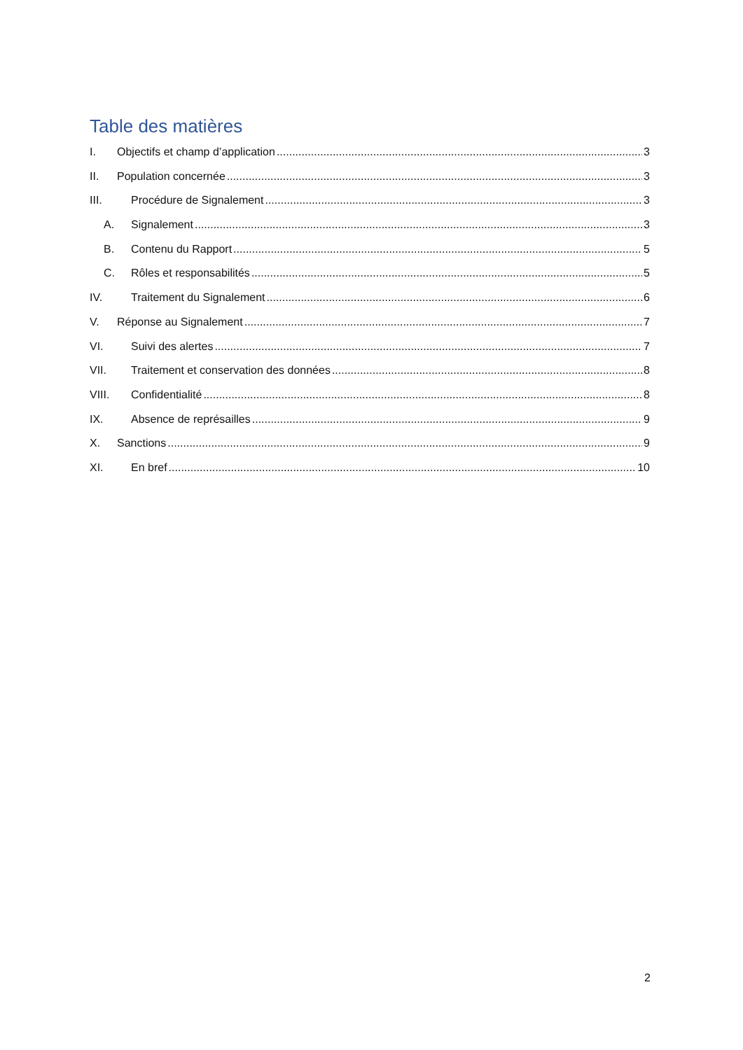Table des matières
I. Objectifs et champ d’application 3
II. Population concernée 3
III. Procédure de Signalement 3
A. Signalement 3
B. Contenu du Rapport 5
C. Rôles et responsabilités 5
IV. Traitement du Signalement 6
V. Réponse au Signalement 7
VI. Suivi des alertes 7
VII. Traitement et conservation des données 8
VIII. Confidentialité 8
IX. Absence de représailles 9
X. Sanctions 9
XI. En bref 10
2